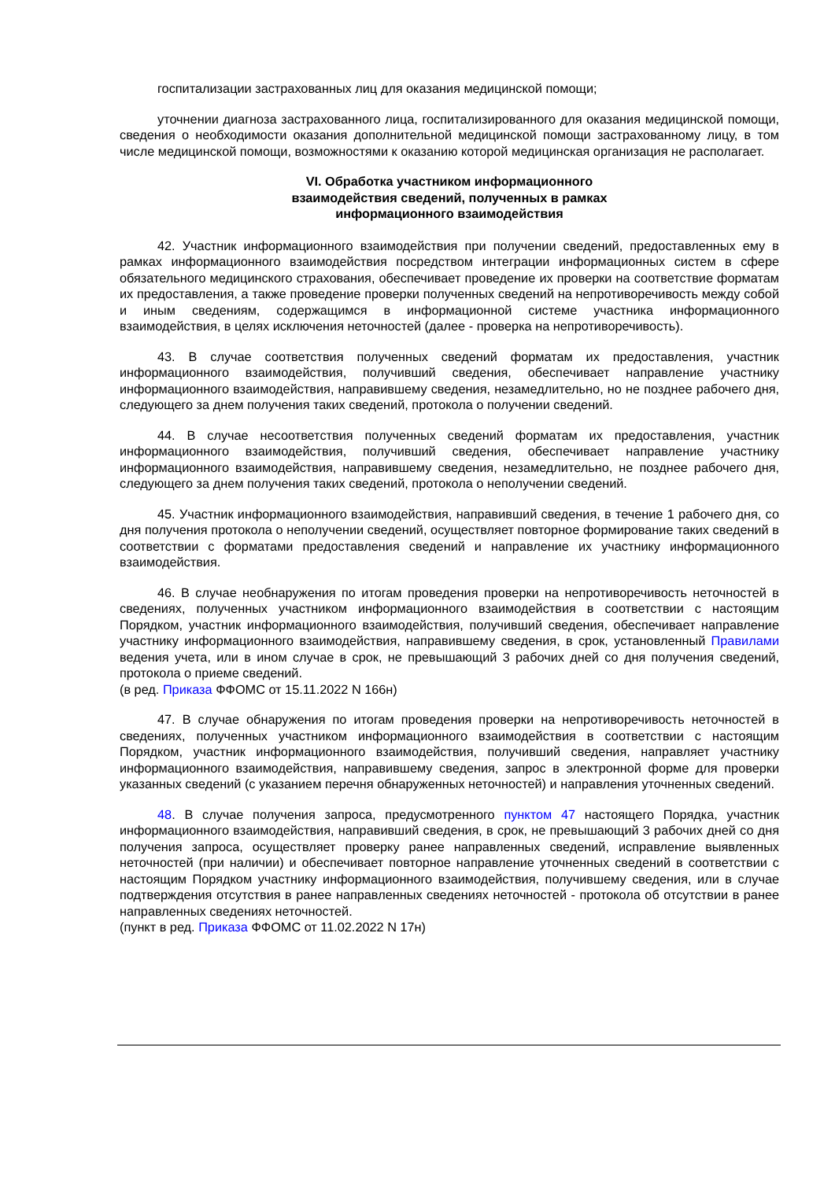госпитализации застрахованных лиц для оказания медицинской помощи;
уточнении диагноза застрахованного лица, госпитализированного для оказания медицинской помощи, сведения о необходимости оказания дополнительной медицинской помощи застрахованному лицу, в том числе медицинской помощи, возможностями к оказанию которой медицинская организация не располагает.
VI. Обработка участником информационного
взаимодействия сведений, полученных в рамках
информационного взаимодействия
42. Участник информационного взаимодействия при получении сведений, предоставленных ему в рамках информационного взаимодействия посредством интеграции информационных систем в сфере обязательного медицинского страхования, обеспечивает проведение их проверки на соответствие форматам их предоставления, а также проведение проверки полученных сведений на непротиворечивость между собой и иным сведениям, содержащимся в информационной системе участника информационного взаимодействия, в целях исключения неточностей (далее - проверка на непротиворечивость).
43. В случае соответствия полученных сведений форматам их предоставления, участник информационного взаимодействия, получивший сведения, обеспечивает направление участнику информационного взаимодействия, направившему сведения, незамедлительно, но не позднее рабочего дня, следующего за днем получения таких сведений, протокола о получении сведений.
44. В случае несоответствия полученных сведений форматам их предоставления, участник информационного взаимодействия, получивший сведения, обеспечивает направление участнику информационного взаимодействия, направившему сведения, незамедлительно, не позднее рабочего дня, следующего за днем получения таких сведений, протокола о неполучении сведений.
45. Участник информационного взаимодействия, направивший сведения, в течение 1 рабочего дня, со дня получения протокола о неполучении сведений, осуществляет повторное формирование таких сведений в соответствии с форматами предоставления сведений и направление их участнику информационного взаимодействия.
46. В случае необнаружения по итогам проведения проверки на непротиворечивость неточностей в сведениях, полученных участником информационного взаимодействия в соответствии с настоящим Порядком, участник информационного взаимодействия, получивший сведения, обеспечивает направление участнику информационного взаимодействия, направившему сведения, в срок, установленный Правилами ведения учета, или в ином случае в срок, не превышающий 3 рабочих дней со дня получения сведений, протокола о приеме сведений.
(в ред. Приказа ФФОМС от 15.11.2022 N 166н)
47. В случае обнаружения по итогам проведения проверки на непротиворечивость неточностей в сведениях, полученных участником информационного взаимодействия в соответствии с настоящим Порядком, участник информационного взаимодействия, получивший сведения, направляет участнику информационного взаимодействия, направившему сведения, запрос в электронной форме для проверки указанных сведений (с указанием перечня обнаруженных неточностей) и направления уточненных сведений.
48. В случае получения запроса, предусмотренного пунктом 47 настоящего Порядка, участник информационного взаимодействия, направивший сведения, в срок, не превышающий 3 рабочих дней со дня получения запроса, осуществляет проверку ранее направленных сведений, исправление выявленных неточностей (при наличии) и обеспечивает повторное направление уточненных сведений в соответствии с настоящим Порядком участнику информационного взаимодействия, получившему сведения, или в случае подтверждения отсутствия в ранее направленных сведениях неточностей - протокола об отсутствии в ранее направленных сведениях неточностей.
(пункт в ред. Приказа ФФОМС от 11.02.2022 N 17н)